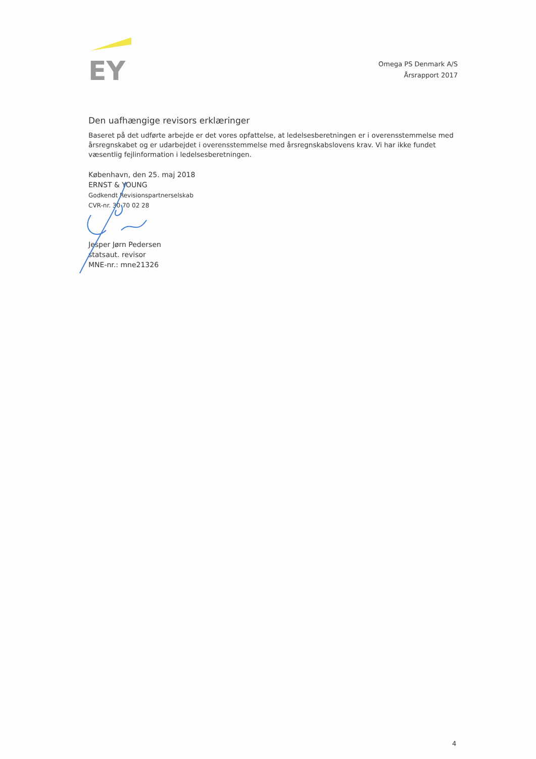EY
Omega PS Denmark A/S
Årsrapport 2017
Den uafhængige revisors erklæringer
Baseret på det udførte arbejde er det vores opfattelse, at ledelsesberetningen er i overensstemmelse med årsregnskabet og er udarbejdet i overensstemmelse med årsregnskabslovens krav. Vi har ikke fundet væsentlig fejlinformation i ledelsesberetningen.
København, den 25. maj 2018
ERNST & YOUNG
Godkendt Revisionspartnerselskab
CVR-nr. 30 70 02 28
Jesper Jørn Pedersen
statsaut. revisor
MNE-nr.: mne21326
4